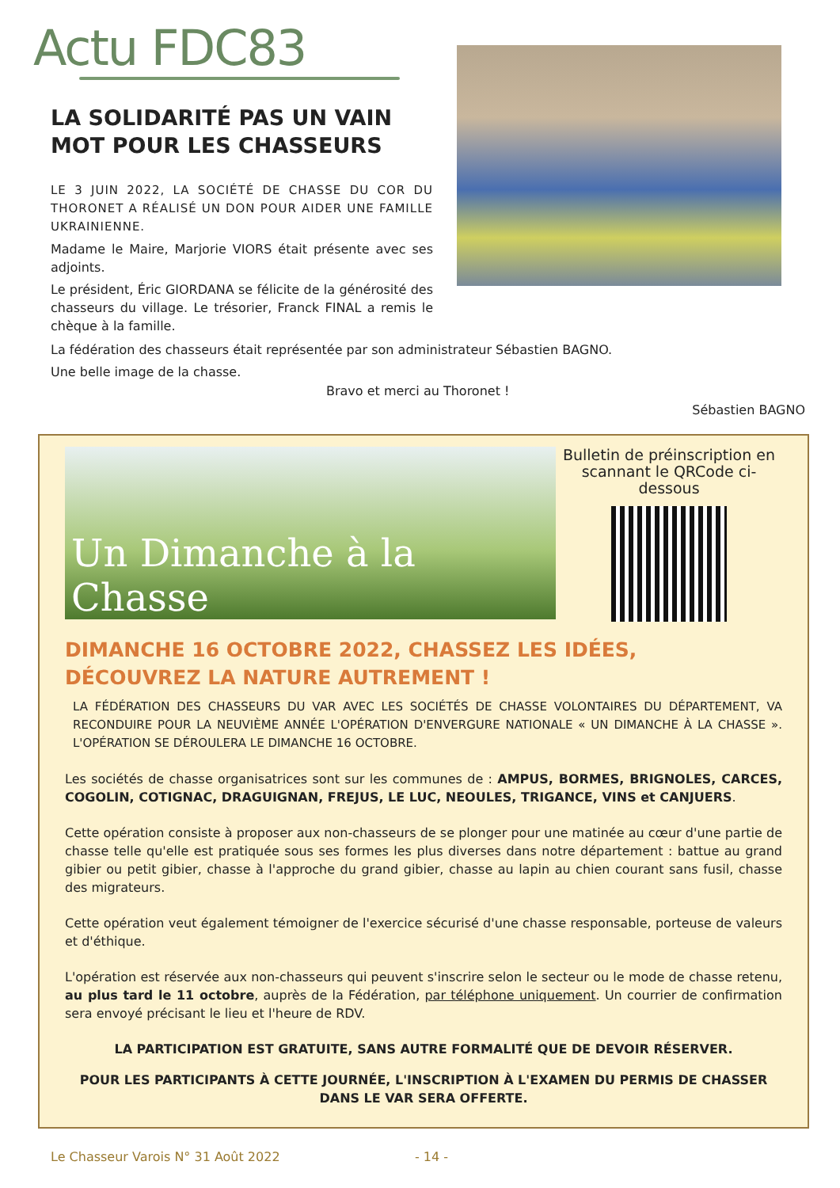Actu FDC83
LA SOLIDARITÉ PAS UN VAIN MOT POUR LES CHASSEURS
LE 3 JUIN 2022, LA SOCIÉTÉ DE CHASSE DU COR DU THORONET A RÉALISÉ UN DON POUR AIDER UNE FAMILLE UKRAINIENNE.
Madame le Maire, Marjorie VIORS était présente avec ses adjoints.
Le président, Éric GIORDANA se félicite de la générosité des chasseurs du village. Le trésorier, Franck FINAL a remis le chèque à la famille.
La fédération des chasseurs était représentée par son administrateur Sébastien BAGNO.
Une belle image de la chasse.
Bravo et merci au Thoronet !
Sébastien BAGNO
Un Dimanche à la Chasse
Bulletin de préinscription en scannant le QRCode ci-dessous
DIMANCHE 16 OCTOBRE 2022, CHASSEZ LES IDÉES,
DÉCOUVREZ LA NATURE AUTREMENT !
LA FÉDÉRATION DES CHASSEURS DU VAR AVEC LES SOCIÉTÉS DE CHASSE VOLONTAIRES DU DÉPARTEMENT, VA RECONDUIRE POUR LA NEUVIÈME ANNÉE L'OPÉRATION D'ENVERGURE NATIONALE « UN DIMANCHE À LA CHASSE ». L'OPÉRATION SE DÉROULERA LE DIMANCHE 16 OCTOBRE.
Les sociétés de chasse organisatrices sont sur les communes de : AMPUS, BORMES, BRIGNOLES, CARCES, COGOLIN, COTIGNAC, DRAGUIGNAN, FREJUS, LE LUC, NEOULES, TRIGANCE, VINS et CANJUERS.
Cette opération consiste à proposer aux non-chasseurs de se plonger pour une matinée au cœur d'une partie de chasse telle qu'elle est pratiquée sous ses formes les plus diverses dans notre département : battue au grand gibier ou petit gibier, chasse à l'approche du grand gibier, chasse au lapin au chien courant sans fusil, chasse des migrateurs.
Cette opération veut également témoigner de l'exercice sécurisé d'une chasse responsable, porteuse de valeurs et d'éthique.
L'opération est réservée aux non-chasseurs qui peuvent s'inscrire selon le secteur ou le mode de chasse retenu, au plus tard le 11 octobre, auprès de la Fédération, par téléphone uniquement. Un courrier de confirmation sera envoyé précisant le lieu et l'heure de RDV.
LA PARTICIPATION EST GRATUITE, SANS AUTRE FORMALITÉ QUE DE DEVOIR RÉSERVER.
POUR LES PARTICIPANTS À CETTE JOURNÉE, L'INSCRIPTION À L'EXAMEN DU PERMIS DE CHASSER DANS LE VAR SERA OFFERTE.
Le Chasseur Varois N° 31 Août 2022 - 14 -